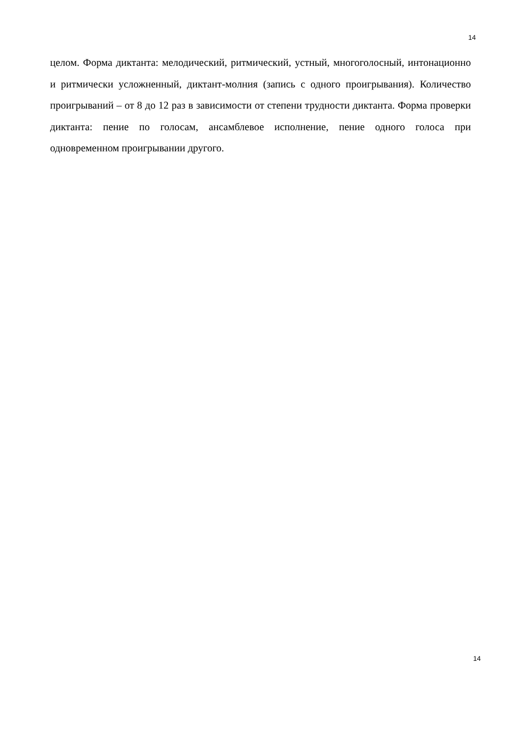14
целом. Форма диктанта: мелодический, ритмический, устный, многоголосный, интонационно и ритмически усложненный, диктант-молния (запись с одного проигрывания). Количество проигрываний – от 8 до 12 раз в зависимости от степени трудности диктанта. Форма проверки диктанта: пение по голосам, ансамблевое исполнение, пение одного голоса при одновременном проигрывании другого.
14